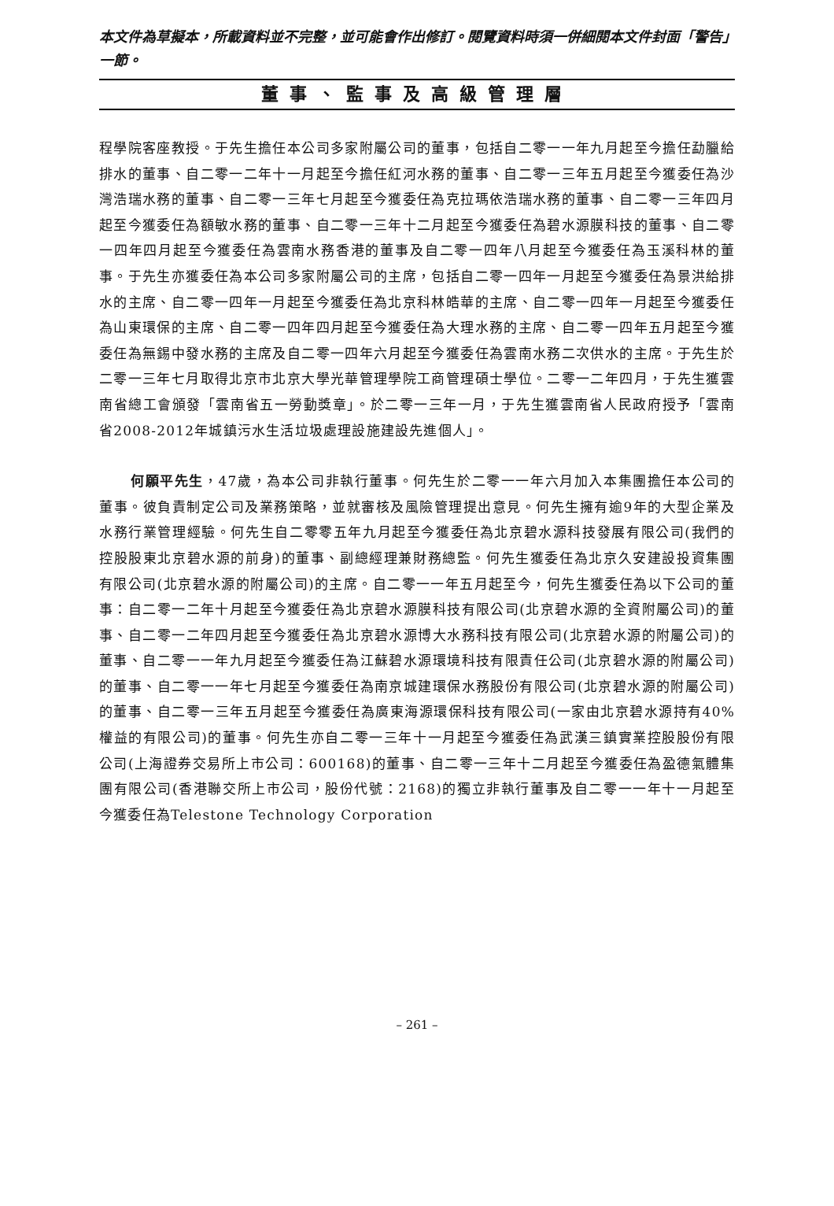本文件為草擬本，所載資料並不完整，並可能會作出修訂。閱覽資料時須一併細閱本文件封面「警告」一節。
董事、監事及高級管理層
程學院客座教授。于先生擔任本公司多家附屬公司的董事，包括自二零一一年九月起至今擔任勐臘給排水的董事、自二零一二年十一月起至今擔任紅河水務的董事、自二零一三年五月起至今獲委任為沙灣浩瑞水務的董事、自二零一三年七月起至今獲委任為克拉瑪依浩瑞水務的董事、自二零一三年四月起至今獲委任為額敏水務的董事、自二零一三年十二月起至今獲委任為碧水源膜科技的董事、自二零一四年四月起至今獲委任為雲南水務香港的董事及自二零一四年八月起至今獲委任為玉溪科林的董事。于先生亦獲委任為本公司多家附屬公司的主席，包括自二零一四年一月起至今獲委任為景洪給排水的主席、自二零一四年一月起至今獲委任為北京科林皓華的主席、自二零一四年一月起至今獲委任為山東環保的主席、自二零一四年四月起至今獲委任為大理水務的主席、自二零一四年五月起至今獲委任為無錫中發水務的主席及自二零一四年六月起至今獲委任為雲南水務二次供水的主席。于先生於二零一三年七月取得北京市北京大學光華管理學院工商管理碩士學位。二零一二年四月，于先生獲雲南省總工會頒發「雲南省五一勞動獎章」。於二零一三年一月，于先生獲雲南省人民政府授予「雲南省2008-2012年城鎮污水生活垃圾處理設施建設先進個人」。
何願平先生，47歲，為本公司非執行董事。何先生於二零一一年六月加入本集團擔任本公司的董事。彼負責制定公司及業務策略，並就審核及風險管理提出意見。何先生擁有逾9年的大型企業及水務行業管理經驗。何先生自二零零五年九月起至今獲委任為北京碧水源科技發展有限公司(我們的控股股東北京碧水源的前身)的董事、副總經理兼財務總監。何先生獲委任為北京久安建設投資集團有限公司(北京碧水源的附屬公司)的主席。自二零一一年五月起至今，何先生獲委任為以下公司的董事：自二零一二年十月起至今獲委任為北京碧水源膜科技有限公司(北京碧水源的全資附屬公司)的董事、自二零一二年四月起至今獲委任為北京碧水源博大水務科技有限公司(北京碧水源的附屬公司)的董事、自二零一一年九月起至今獲委任為江蘇碧水源環境科技有限責任公司(北京碧水源的附屬公司)的董事、自二零一一年七月起至今獲委任為南京城建環保水務股份有限公司(北京碧水源的附屬公司)的董事、自二零一三年五月起至今獲委任為廣東海源環保科技有限公司(一家由北京碧水源持有40%權益的有限公司)的董事。何先生亦自二零一三年十一月起至今獲委任為武漢三鎮實業控股股份有限公司(上海證券交易所上市公司：600168)的董事、自二零一三年十二月起至今獲委任為盈德氣體集團有限公司(香港聯交所上市公司，股份代號：2168)的獨立非執行董事及自二零一一年十一月起至今獲委任為Telestone Technology Corporation
– 261 –